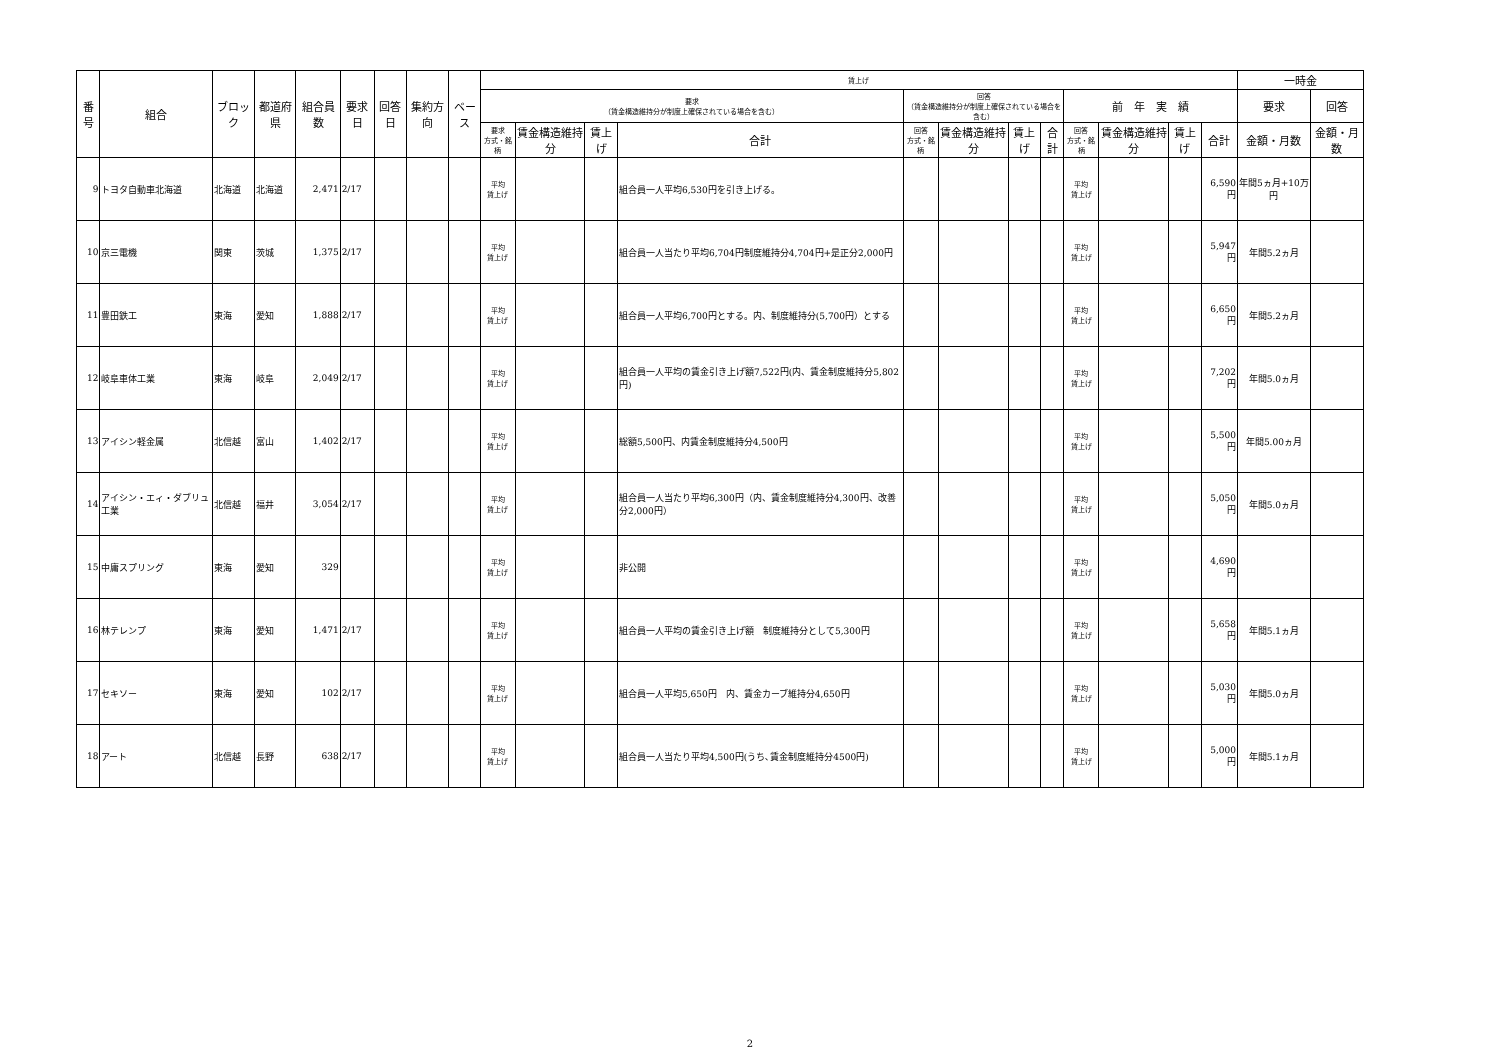| 番号 | 組合 | ブロック | 都道府県 | 組合員数 | 要求日 | 回答日 | 集約方向 | ベース | 賃上げ | | | | | | | | | | | | 一時金 | |
| --- | --- | --- | --- | --- | --- | --- | --- | --- | --- | --- | --- | --- | --- | --- | --- | --- | --- | --- | --- | --- | --- | --- |
| | | | | | | | | | 要求 （賃金構造維持分が制度上確保されている場合を含む） | | | | 回答 （賃金構造維持分が制度上確保されている場合を含む） | | | | 前 年 実 績 | | | | 要求 | 回答 |
| | | | | | | | | | 要求 方式・銘柄 | 賃金構造維持分 | 賃上げ | 合計 | 回答 方式・銘柄 | 賃金構造維持分 | 賃上げ | 合計 | 回答 方式・銘柄 | 賃金構造維持分 | 賃上げ | 合計 | 金額・月数 | 金額・月数 |
| 9 | トヨタ自動車北海道 | 北海道 | 北海道 | 2,471 | 2/17 | | | | 平均 賃上げ | | | 組合員一人平均6,530円を引き上げる。 | | | | | 平均 賃上げ | | | 6,590円 | 年間5ヵ月+10万円 | |
| 10 | 京三電機 | 関東 | 茨城 | 1,375 | 2/17 | | | | 平均 賃上げ | | | 組合員一人当たり平均6,704円制度維持分4,704円+是正分2,000円 | | | | | 平均 賃上げ | | | 5,947円 | 年間5.2ヵ月 | |
| 11 | 豊田鉄工 | 東海 | 愛知 | 1,888 | 2/17 | | | | 平均 賃上げ | | | 組合員一人平均6,700円とする。内、制度維持分(5,700円）とする | | | | | 平均 賃上げ | | | 6,650円 | 年間5.2ヵ月 | |
| 12 | 岐阜車体工業 | 東海 | 岐阜 | 2,049 | 2/17 | | | | 平均 賃上げ | | | 組合員一人平均の賃金引き上げ額7,522円(内、賃金制度維持分5,802円) | | | | | 平均 賃上げ | | | 7,202円 | 年間5.0ヵ月 | |
| 13 | アイシン軽金属 | 北信越 | 富山 | 1,402 | 2/17 | | | | 平均 賃上げ | | | 総額5,500円、内賃金制度維持分4,500円 | | | | | 平均 賃上げ | | | 5,500円 | 年間5.00ヵ月 | |
| 14 | アイシン・エィ・ダブリュ工業 | 北信越 | 福井 | 3,054 | 2/17 | | | | 平均 賃上げ | | | 組合員一人当たり平均6,300円（内、賃金制度維持分4,300円、改善分2,000円） | | | | | 平均 賃上げ | | | 5,050円 | 年間5.0ヵ月 | |
| 15 | 中庸スプリング | 東海 | 愛知 | 329 | | | | | 平均 賃上げ | | | 非公開 | | | | | 平均 賃上げ | | | 4,690円 | | |
| 16 | 林テレンプ | 東海 | 愛知 | 1,471 | 2/17 | | | | 平均 賃上げ | | | 組合員一人平均の賃金引き上げ額 制度維持分として5,300円 | | | | | 平均 賃上げ | | | 5,658円 | 年間5.1ヵ月 | |
| 17 | セキソー | 東海 | 愛知 | 102 | 2/17 | | | | 平均 賃上げ | | | 組合員一人平均5,650円 内、賃金カーブ維持分4,650円 | | | | | 平均 賃上げ | | | 5,030円 | 年間5.0ヵ月 | |
| 18 | アート | 北信越 | 長野 | 638 | 2/17 | | | | 平均 賃上げ | | | 組合員一人当たり平均4,500円(うち､賃金制度維持分4500円) | | | | | 平均 賃上げ | | | 5,000円 | 年間5.1ヵ月 | |
2